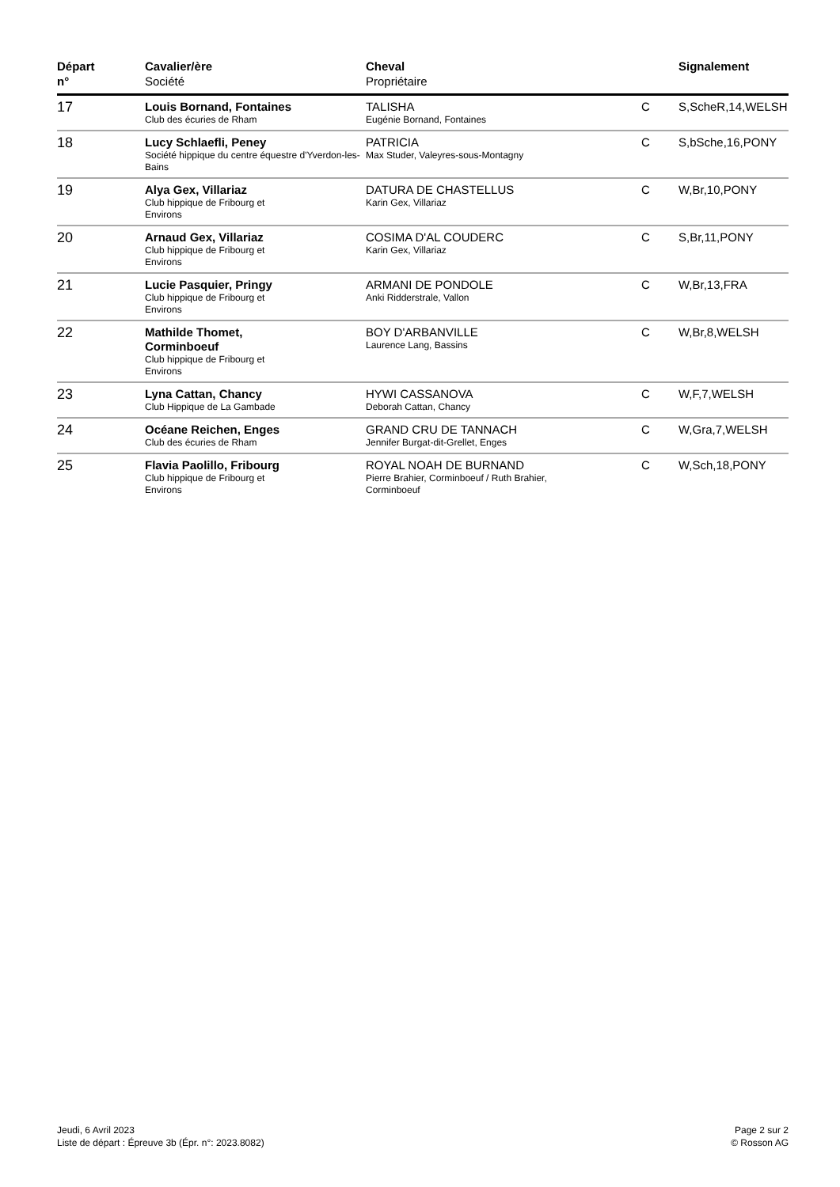| Départ n° | Cavalier/ère Société | Cheval Propriétaire | | Signalement |
| --- | --- | --- | --- | --- |
| 17 | Louis Bornand, Fontaines Club des écuries de Rham | TALISHA Eugénie Bornand, Fontaines | C | S,ScheR,14,WELSH |
| 18 | Lucy Schlaefli, Peney Société hippique du centre équestre d'Yverdon-les-Bains | PATRICIA Max Studer, Valeyres-sous-Montagny | C | S,bSche,16,PONY |
| 19 | Alya Gex, Villariaz Club hippique de Fribourg et Environs | DATURA DE CHASTELLUS Karin Gex, Villariaz | C | W,Br,10,PONY |
| 20 | Arnaud Gex, Villariaz Club hippique de Fribourg et Environs | COSIMA D'AL COUDERC Karin Gex, Villariaz | C | S,Br,11,PONY |
| 21 | Lucie Pasquier, Pringy Club hippique de Fribourg et Environs | ARMANI DE PONDOLE Anki Ridderstrale, Vallon | C | W,Br,13,FRA |
| 22 | Mathilde Thomet, Corminboeuf Club hippique de Fribourg et Environs | BOY D'ARBANVILLE Laurence Lang, Bassins | C | W,Br,8,WELSH |
| 23 | Lyna Cattan, Chancy Club Hippique de La Gambade | HYWI CASSANOVA Deborah Cattan, Chancy | C | W,F,7,WELSH |
| 24 | Océane Reichen, Enges Club des écuries de Rham | GRAND CRU DE TANNACH Jennifer Burgat-dit-Grellet, Enges | C | W,Gra,7,WELSH |
| 25 | Flavia Paolillo, Fribourg Club hippique de Fribourg et Environs | ROYAL NOAH DE BURNAND Pierre Brahier, Corminboeuf / Ruth Brahier, Corminboeuf | C | W,Sch,18,PONY |
Jeudi, 6 Avril 2023
Liste de départ : Épreuve 3b (Épr. n°: 2023.8082)
Page 2 sur 2
© Rosson AG